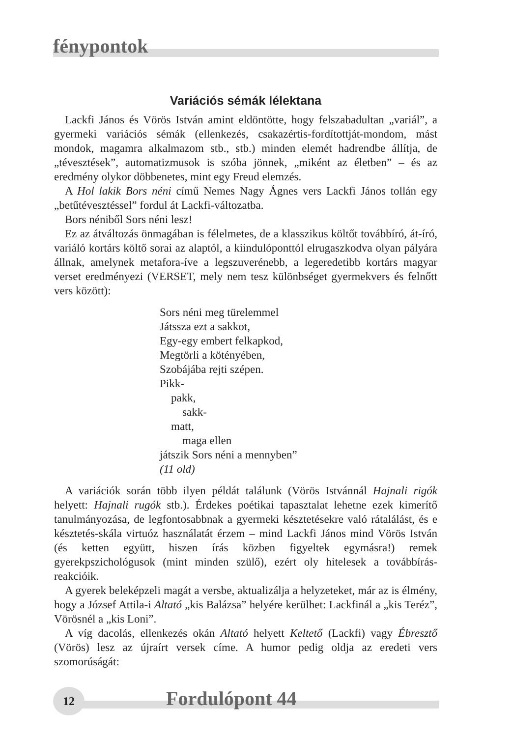fénypontok
Variációs sémák lélektana
Lackfi János és Vörös István amint eldöntötte, hogy felszabadultan „variál”, a gyermeki variációs sémák (ellenkezés, csakazértis-fordítottját-mondom, mást mondok, magamra alkalmazom stb., stb.) minden elemét hadrendbe állítja, de „tévesztések”, automatizmusok is szóba jönnek, „miként az életben” – és az eredmény olykor döbbenetes, mint egy Freud elemzés.
A Hol lakik Bors néni című Nemes Nagy Ágnes vers Lackfi János tollán egy „betűtévesztéssel” fordul át Lackfi-változatba.
Bors néniből Sors néni lesz!
Ez az átváltozás önmagában is félelmetes, de a klasszikus költőt továbbíró, át-író, variáló kortárs költő sorai az alaptól, a kiindulóponttól elrugaszkodva olyan pályára állnak, amelynek metafora-íve a legszuverénebb, a legeredetibb kortárs magyar verset eredményezi (VERSET, mely nem tesz különbséget gyermekvers és felnőtt vers között):
Sors néni meg türelemmel
Játssza ezt a sakkot,
Egy-egy embert felkapkod,
Megtörli a kötényében,
Szobájába rejti szépen.
Pikk-
pakk,
sakk-
matt,
maga ellen
játszik Sors néni a mennyben”
(11 old)
A variációk során több ilyen példát találunk (Vörös Istvánnál Hajnali rigók helyett: Hajnali rugók stb.). Érdekes poétikai tapasztalat lehetne ezek kimerítő tanulmányozása, de legfontosabbnak a gyermeki késztetésekre való rátalálást, és e késztetés-skála virtuóz használatát érzem – mind Lackfi János mind Vörös István (és ketten együtt, hiszen írás közben figyeltek egymásra!) remek gyerekpszichológusok (mint minden szülő), ezért oly hitelesek a továbbírás-reakcióik.
A gyerek beleképzeli magát a versbe, aktualizálja a helyzeteket, már az is élmény, hogy a József Attila-i Altató „kis Balázsa” helyére kerülhet: Lackfinál a „kis Teréz”, Vörösnél a „kis Loni”.
A víg dacolás, ellenkezés okán Altató helyett Keltető (Lackfi) vagy Ébresztő (Vörös) lesz az újraírt versek címe. A humor pedig oldja az eredeti vers szomorúságát:
12 Fordulópont 44